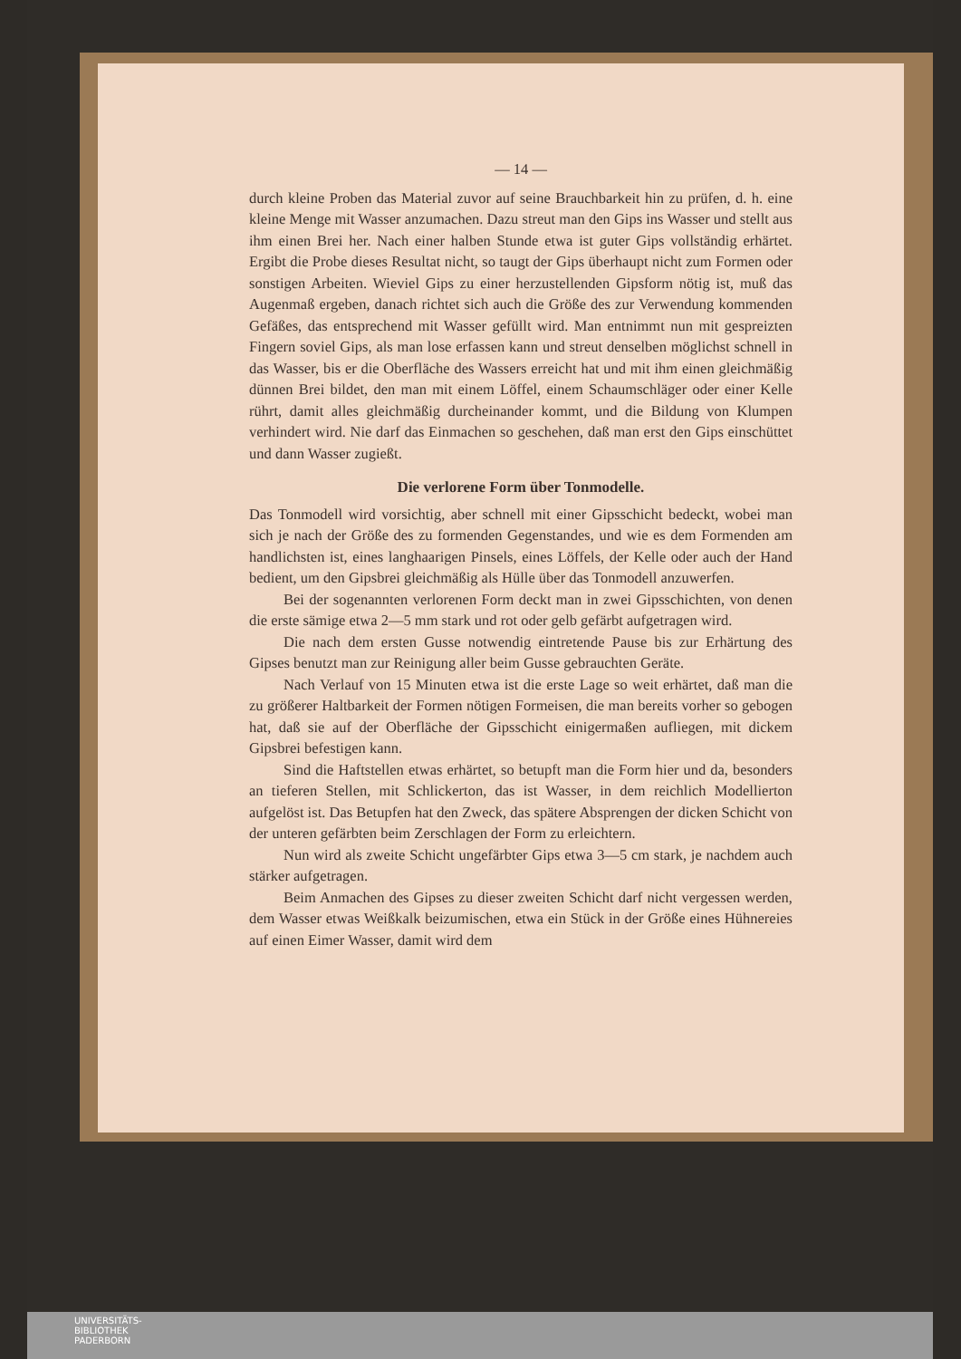— 14 —
durch kleine Proben das Material zuvor auf seine Brauchbarkeit hin zu prüfen, d. h. eine kleine Menge mit Wasser anzumachen. Dazu streut man den Gips ins Wasser und stellt aus ihm einen Brei her. Nach einer halben Stunde etwa ist guter Gips vollständig erhärtet. Ergibt die Probe dieses Resultat nicht, so taugt der Gips überhaupt nicht zum Formen oder sonstigen Arbeiten. Wieviel Gips zu einer herzustellenden Gipsform nötig ist, muß das Augenmaß ergeben, danach richtet sich auch die Größe des zur Verwendung kommenden Gefäßes, das entsprechend mit Wasser gefüllt wird. Man entnimmt nun mit gespreizten Fingern soviel Gips, als man lose erfassen kann und streut denselben möglichst schnell in das Wasser, bis er die Oberfläche des Wassers erreicht hat und mit ihm einen gleichmäßig dünnen Brei bildet, den man mit einem Löffel, einem Schaumschläger oder einer Kelle rührt, damit alles gleichmäßig durcheinander kommt, und die Bildung von Klumpen verhindert wird. Nie darf das Einmachen so geschehen, daß man erst den Gips einschüttet und dann Wasser zugießt.
Die verlorene Form über Tonmodelle.
Das Tonmodell wird vorsichtig, aber schnell mit einer Gipsschicht bedeckt, wobei man sich je nach der Größe des zu formenden Gegenstandes, und wie es dem Formenden am handlichsten ist, eines langhaarigen Pinsels, eines Löffels, der Kelle oder auch der Hand bedient, um den Gipsbrei gleichmäßig als Hülle über das Tonmodell anzuwerfen.
Bei der sogenannten verlorenen Form deckt man in zwei Gipsschichten, von denen die erste sämige etwa 2—5 mm stark und rot oder gelb gefärbt aufgetragen wird.
Die nach dem ersten Gusse notwendig eintretende Pause bis zur Erhärtung des Gipses benutzt man zur Reinigung aller beim Gusse gebrauchten Geräte.
Nach Verlauf von 15 Minuten etwa ist die erste Lage so weit erhärtet, daß man die zu größerer Haltbarkeit der Formen nötigen Formeisen, die man bereits vorher so gebogen hat, daß sie auf der Oberfläche der Gipsschicht einigermaßen aufliegen, mit dickem Gipsbrei befestigen kann.
Sind die Haftstellen etwas erhärtet, so betupft man die Form hier und da, besonders an tieferen Stellen, mit Schlickerton, das ist Wasser, in dem reichlich Modellierton aufgelöst ist. Das Betupfen hat den Zweck, das spätere Absprengen der dicken Schicht von der unteren gefärbten beim Zerschlagen der Form zu erleichtern.
Nun wird als zweite Schicht ungefärbter Gips etwa 3—5 cm stark, je nachdem auch stärker aufgetragen.
Beim Anmachen des Gipses zu dieser zweiten Schicht darf nicht vergessen werden, dem Wasser etwas Weißkalk beizumischen, etwa ein Stück in der Größe eines Hühnereies auf einen Eimer Wasser, damit wird dem
UNIVERSITÄTS-
BIBLIOTHEK
PADERBORN